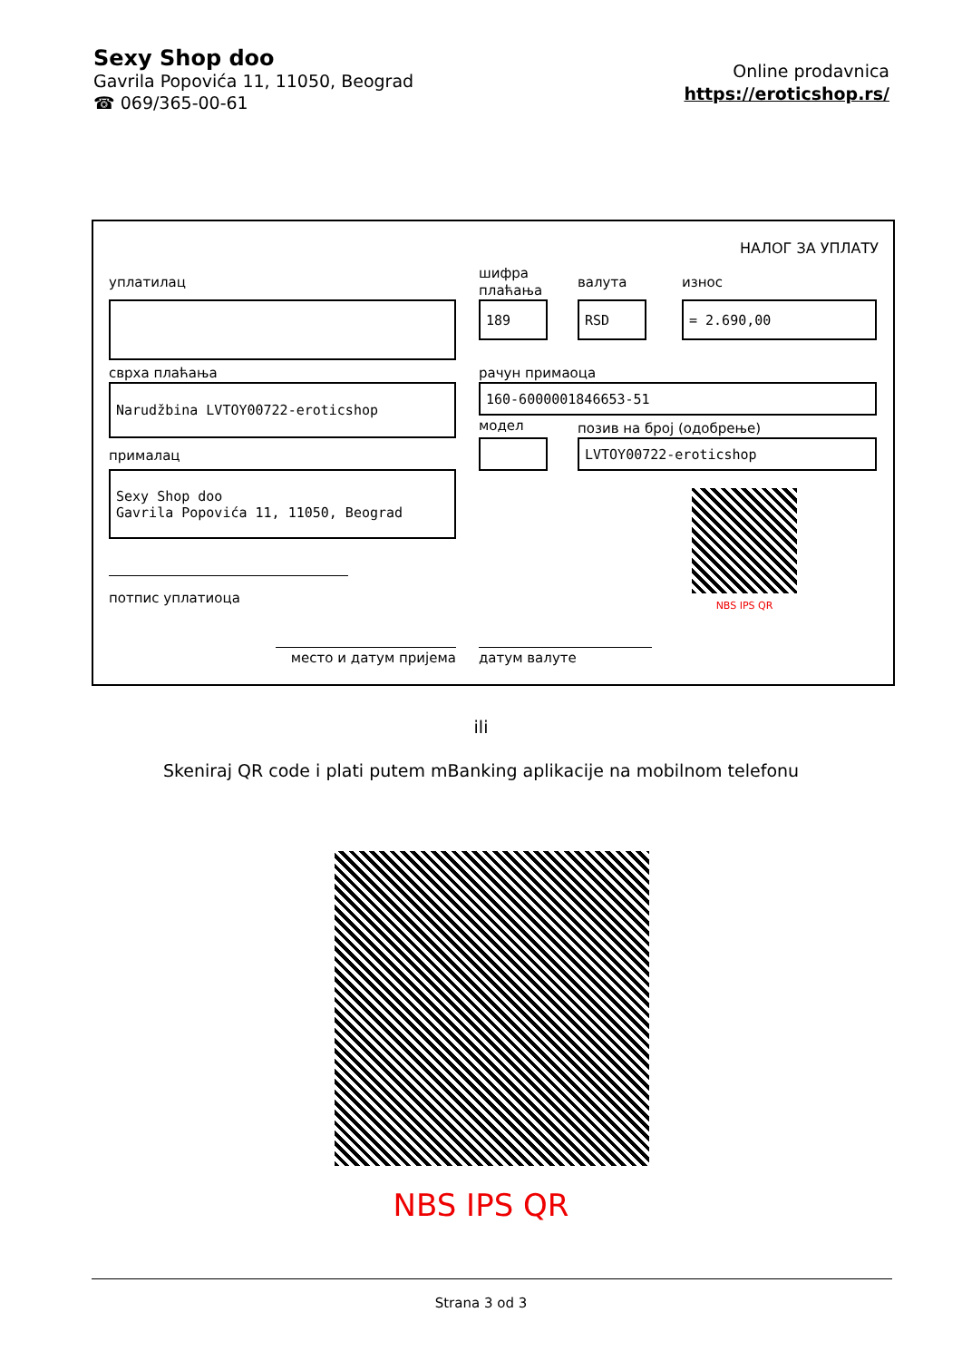Sexy Shop doo
Gavrila Popovića 11, 11050, Beograd
☎ 069/365-00-61
Online prodavnica
https://eroticshop.rs/
НАЛОГ ЗА УПЛАТУ
уплатилац
шифра
плаћања
валута износ
189 RSD = 2.690,00
сврха плаћања рачун примаоца
Narudžbina LVTOY00722-eroticshop 160-6000001846653-51
модел позив на број (одобрење)
прималац
LVTOY00722-eroticshop
Sexy Shop doo
Gavrila Popovića 11, 11050, Beograd
NBS IPS QR
потпис уплатиоца
место и датум пријема датум валуте
ili
Skeniraj QR code i plati putem mBanking aplikacije na mobilnom telefonu
NBS IPS QR
Strana 3 od 3